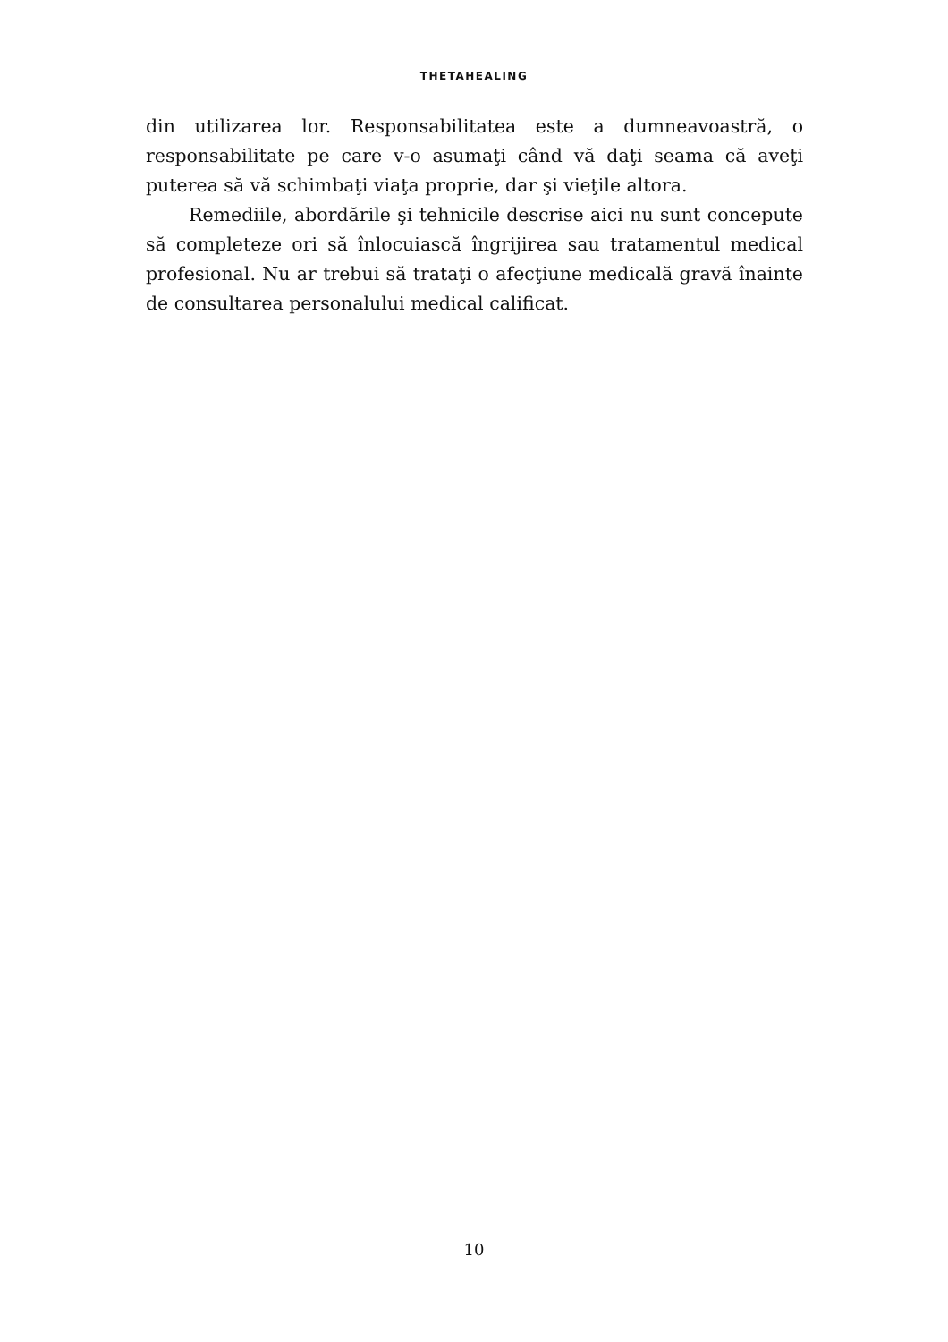THETAHEALING
din utilizarea lor. Responsabilitatea este a dumneavoastră, o responsabilitate pe care v-o asumaţi când vă daţi seama că aveţi puterea să vă schimbaţi viaţa proprie, dar şi vieţile altora.
Remediile, abordările şi tehnicile descrise aici nu sunt concepute să completeze ori să înlocuiască îngrijirea sau tratamentul medical profesional. Nu ar trebui să trataţi o afecţiune medicală gravă înainte de consultarea personalului medical calificat.
10